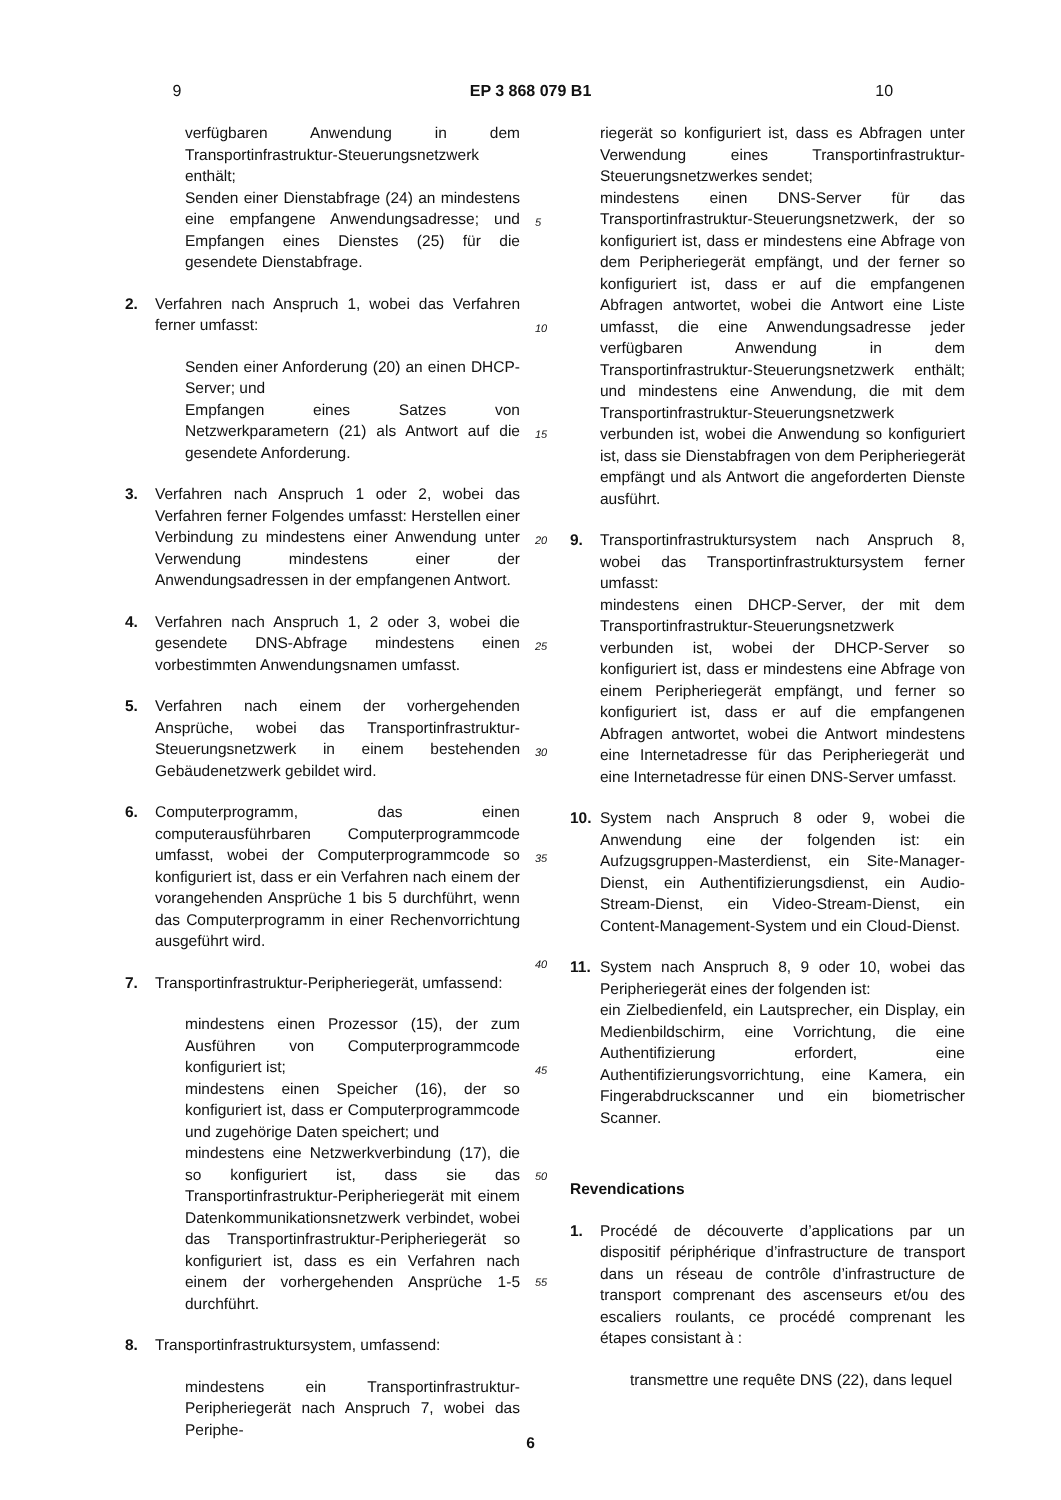9 EP 3 868 079 B1 10
verfügbaren Anwendung in dem Transportinfrastruktur-Steuerungsnetzwerk enthält;
Senden einer Dienstabfrage (24) an mindestens eine empfangene Anwendungsadresse; und Empfangen eines Dienstes (25) für die gesendete Dienstabfrage.
2. Verfahren nach Anspruch 1, wobei das Verfahren ferner umfasst:
Senden einer Anforderung (20) an einen DHCP-Server; und
Empfangen eines Satzes von Netzwerkparametern (21) als Antwort auf die gesendete Anforderung.
3. Verfahren nach Anspruch 1 oder 2, wobei das Verfahren ferner Folgendes umfasst: Herstellen einer Verbindung zu mindestens einer Anwendung unter Verwendung mindestens einer der Anwendungsadressen in der empfangenen Antwort.
4. Verfahren nach Anspruch 1, 2 oder 3, wobei die gesendete DNS-Abfrage mindestens einen vorbestimmten Anwendungsnamen umfasst.
5. Verfahren nach einem der vorhergehenden Ansprüche, wobei das Transportinfrastruktur-Steuerungsnetzwerk in einem bestehenden Gebäudenetzwerk gebildet wird.
6. Computerprogramm, das einen computerausführbaren Computerprogrammcode umfasst, wobei der Computerprogrammcode so konfiguriert ist, dass er ein Verfahren nach einem der vorangehenden Ansprüche 1 bis 5 durchführt, wenn das Computerprogramm in einer Rechenvorrichtung ausgeführt wird.
7. Transportinfrastruktur-Peripheriegerät, umfassend:
mindestens einen Prozessor (15), der zum Ausführen von Computerprogrammcode konfiguriert ist;
mindestens einen Speicher (16), der so konfiguriert ist, dass er Computerprogrammcode und zugehörige Daten speichert; und
mindestens eine Netzwerkverbindung (17), die so konfiguriert ist, dass sie das Transportinfrastruktur-Peripheriegerät mit einem Datenkommunikationsnetzwerk verbindet, wobei das Transportinfrastruktur-Peripheriegerät so konfiguriert ist, dass es ein Verfahren nach einem der vorhergehenden Ansprüche 1-5 durchführt.
8. Transportinfrastruktursystem, umfassend:
mindestens ein Transportinfrastruktur-Peripheriegerät nach Anspruch 7, wobei das Periphe-
riegerät so konfiguriert ist, dass es Abfragen unter Verwendung eines Transportinfrastruktur-Steuerungsnetzwerkes sendet;
mindestens einen DNS-Server für das Transportinfrastruktur-Steuerungsnetzwerk, der so konfiguriert ist, dass er mindestens eine Abfrage von dem Peripheriegerät empfängt, und der ferner so konfiguriert ist, dass er auf die empfangenen Abfragen antwortet, wobei die Antwort eine Liste umfasst, die eine Anwendungsadresse jeder verfügbaren Anwendung in dem Transportinfrastruktur-Steuerungsnetzwerk enthält; und mindestens eine Anwendung, die mit dem Transportinfrastruktur-Steuerungsnetzwerk verbunden ist, wobei die Anwendung so konfiguriert ist, dass sie Dienstabfragen von dem Peripheriegerät empfängt und als Antwort die angeforderten Dienste ausführt.
9. Transportinfrastruktursystem nach Anspruch 8, wobei das Transportinfrastruktursystem ferner umfasst:
mindestens einen DHCP-Server, der mit dem Transportinfrastruktur-Steuerungsnetzwerk verbunden ist, wobei der DHCP-Server so konfiguriert ist, dass er mindestens eine Abfrage von einem Peripheriegerät empfängt, und ferner so konfiguriert ist, dass er auf die empfangenen Abfragen antwortet, wobei die Antwort mindestens eine Internetadresse für das Peripheriegerät und eine Internetadresse für einen DNS-Server umfasst.
10. System nach Anspruch 8 oder 9, wobei die Anwendung eine der folgenden ist: ein Aufzugsgruppen-Masterdienst, ein Site-Manager-Dienst, ein Authentifizierungsdienst, ein Audio-Stream-Dienst, ein Video-Stream-Dienst, ein Content-Management-System und ein Cloud-Dienst.
11. System nach Anspruch 8, 9 oder 10, wobei das Peripheriegerät eines der folgenden ist:
ein Zielbedienfeld, ein Lautsprecher, ein Display, ein Medienbildschirm, eine Vorrichtung, die eine Authentifizierung erfordert, eine Authentifizierungsvorrichtung, eine Kamera, ein Fingerabdruckscanner und ein biometrischer Scanner.
Revendications
1. Procédé de découverte d’applications par un dispositif périphérique d’infrastructure de transport dans un réseau de contrôle d’infrastructure de transport comprenant des ascenseurs et/ou des escaliers roulants, ce procédé comprenant les étapes consistant à :
transmettre une requête DNS (22), dans lequel
5
10
15
20
25
30
35
40
45
50
55
6